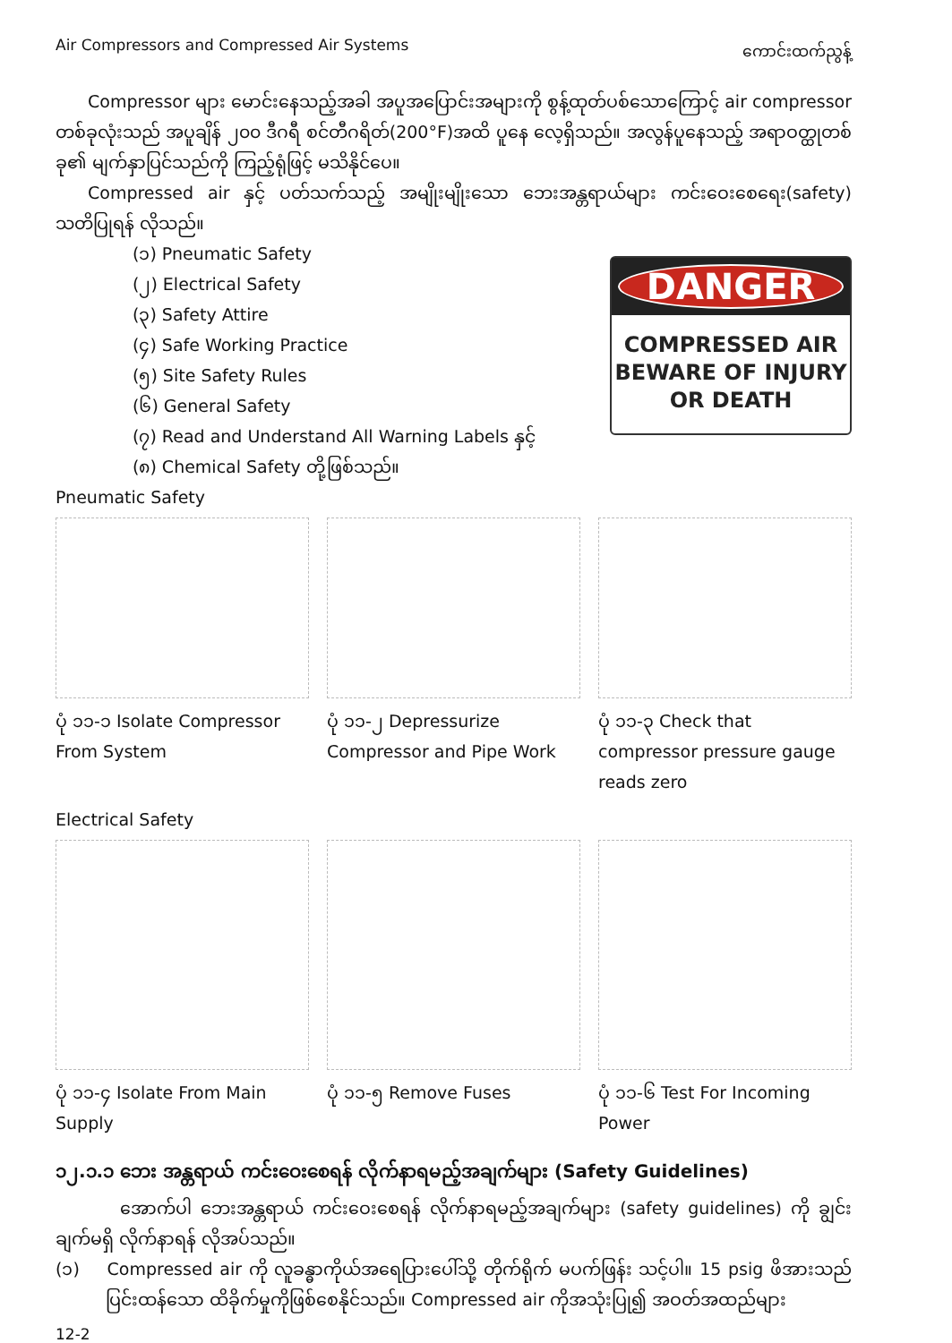Air Compressors and Compressed Air Systems ကောင်းထက်ညွန့်
Compressor များ မောင်းနေသည့်အခါ အပူအပြောင်းအများကို စွန့်ထုတ်ပစ်သောကြောင့် air compressor တစ်ခုလုံးသည် အပူချိန် ၂၀၀ ဒီဂရီ စင်တီဂရိတ်(200°F)အထိ ပူနေ လေ့ရှိသည်။ အလွန်ပူနေသည့် အရာဝတ္ထုတစ်ခု၏ မျက်နှာပြင်သည်ကို ကြည့်ရုံဖြင့် မသိနိုင်ပေ။
Compressed air နှင့် ပတ်သက်သည့် အမျိုးမျိုးသော ဘေးအန္တရာယ်များ ကင်းဝေးစေရေး(safety) သတိပြုရန် လိုသည်။
(၁) Pneumatic Safety
(၂) Electrical Safety
(၃) Safety Attire
(၄) Safe Working Practice
(၅) Site Safety Rules
(၆) General Safety
(၇) Read and Understand All Warning Labels နှင့်
(၈) Chemical Safety တို့ဖြစ်သည်။
DANGER
COMPRESSED AIR
BEWARE OF INJURY
OR DEATH
Pneumatic Safety
ပုံ ၁၁-၁ Isolate Compressor From System
ပုံ ၁၁-၂ Depressurize Compressor and Pipe Work
ပုံ ၁၁-၃ Check that compressor pressure gauge reads zero
Electrical Safety
ပုံ ၁၁-၄ Isolate From Main Supply
ပုံ ၁၁-၅ Remove Fuses ပုံ ၁၁-၆ Test For Incoming Power
၁၂.၁.၁ ဘေး အန္တရာယ် ကင်းဝေးစေရန် လိုက်နာရမည့်အချက်များ (Safety Guidelines)
အောက်ပါ ဘေးအန္တရာယ် ကင်းဝေးစေရန် လိုက်နာရမည့်အချက်များ (safety guidelines) ကို ချွင်းချက်မရှိ လိုက်နာရန် လိုအပ်သည်။
(၁) Compressed air ကို လူခန္ဓာကိုယ်အရေပြားပေါ်သို့ တိုက်ရိုက် မပက်ဖြန်း သင့်ပါ။ 15 psig ဖိအားသည် ပြင်းထန်သော ထိခိုက်မှုကိုဖြစ်စေနိုင်သည်။ Compressed air ကိုအသုံးပြု၍ အဝတ်အထည်များ
12-2